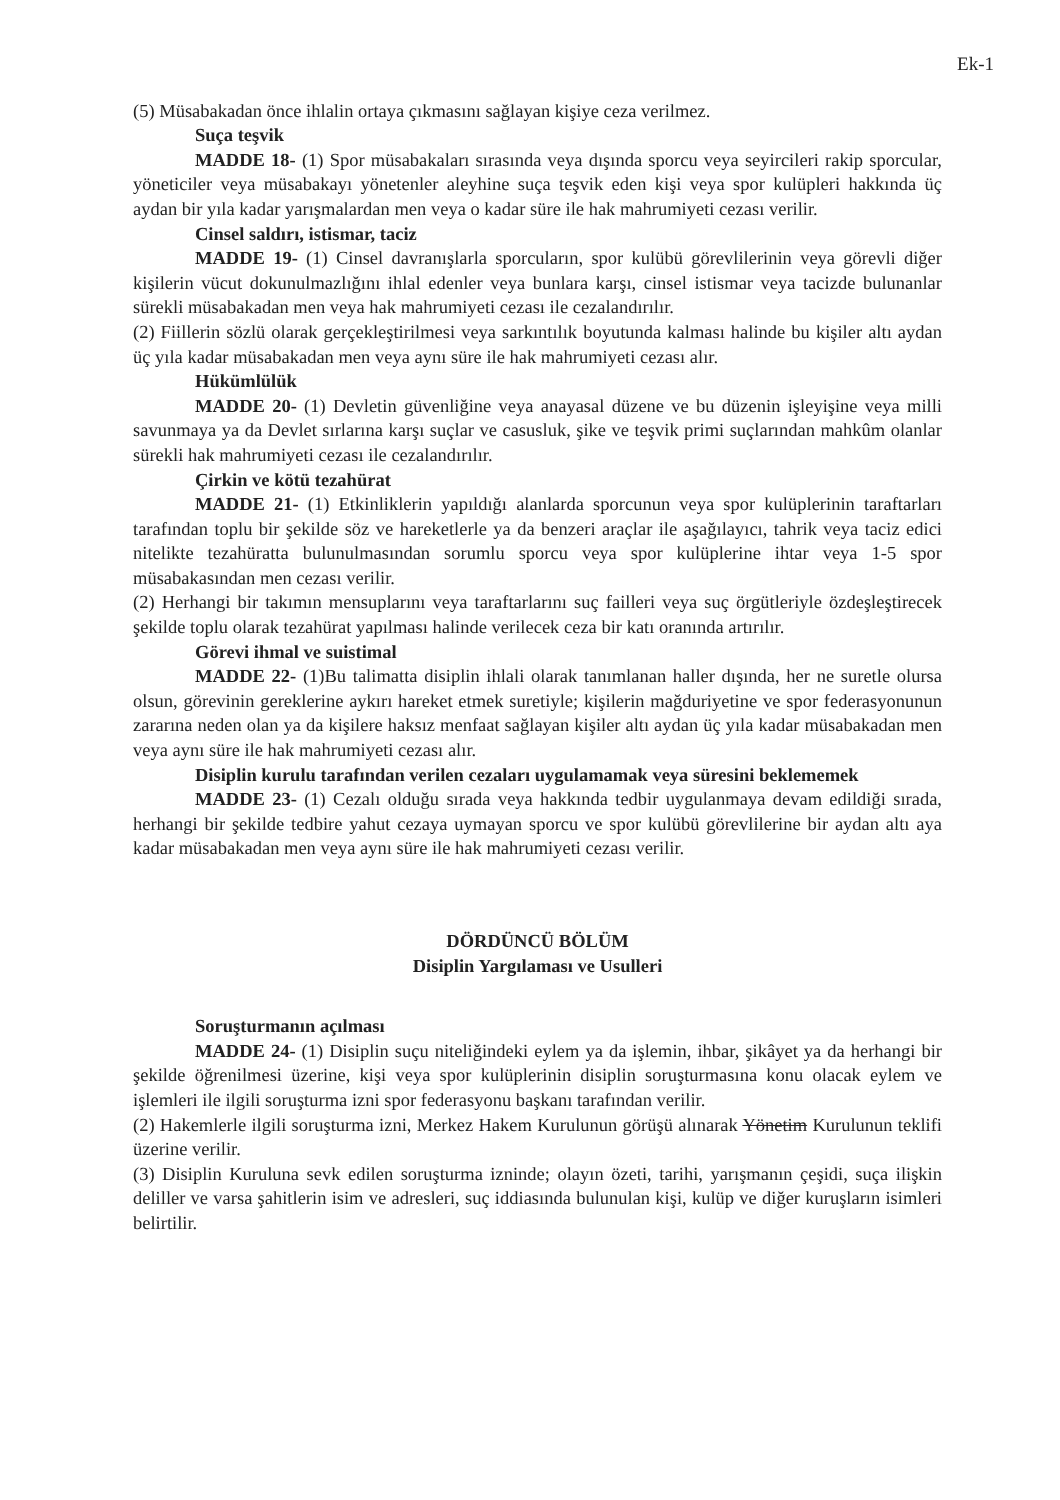Ek-1
(5) Müsabakadan önce ihlalin ortaya çıkmasını sağlayan kişiye ceza verilmez.
Suça teşvik
MADDE 18- (1) Spor müsabakaları sırasında veya dışında sporcu veya seyircileri rakip sporcular, yöneticiler veya müsabakayı yönetenler aleyhine suça teşvik eden kişi veya spor kulüpleri hakkında üç aydan bir yıla kadar yarışmalardan men veya o kadar süre ile hak mahrumiyeti cezası verilir.
Cinsel saldırı, istismar, taciz
MADDE 19- (1) Cinsel davranışlarla sporcuların, spor kulübü görevlilerinin veya görevli diğer kişilerin vücut dokunulmazlığını ihlal edenler veya bunlara karşı, cinsel istismar veya tacizde bulunanlar sürekli müsabakadan men veya hak mahrumiyeti cezası ile cezalandırılır.
(2) Fiillerin sözlü olarak gerçekleştirilmesi veya sarkıntılık boyutunda kalması halinde bu kişiler altı aydan üç yıla kadar müsabakadan men veya aynı süre ile hak mahrumiyeti cezası alır.
Hükümlülük
MADDE 20- (1) Devletin güvenliğine veya anayasal düzene ve bu düzenin işleyişine veya milli savunmaya ya da Devlet sırlarına karşı suçlar ve casusluk, şike ve teşvik primi suçlarından mahkûm olanlar sürekli hak mahrumiyeti cezası ile cezalandırılır.
Çirkin ve kötü tezahürat
MADDE 21- (1) Etkinliklerin yapıldığı alanlarda sporcunun veya spor kulüplerinin taraftarları tarafından toplu bir şekilde söz ve hareketlerle ya da benzeri araçlar ile aşağılayıcı, tahrik veya taciz edici nitelikte tezahüratta bulunulmasından sorumlu sporcu veya spor kulüplerine ihtar veya 1-5 spor müsabakasından men cezası verilir.
(2) Herhangi bir takımın mensuplarını veya taraftarlarını suç failleri veya suç örgütleriyle özdeşleştirecek şekilde toplu olarak tezahürat yapılması halinde verilecek ceza bir katı oranında artırılır.
Görevi ihmal ve suistimal
MADDE 22- (1)Bu talimatta disiplin ihlali olarak tanımlanan haller dışında, her ne suretle olursa olsun, görevinin gereklerine aykırı hareket etmek suretiyle; kişilerin mağduriyetine ve spor federasyonunun zararına neden olan ya da kişilere haksız menfaat sağlayan kişiler altı aydan üç yıla kadar müsabakadan men veya aynı süre ile hak mahrumiyeti cezası alır.
Disiplin kurulu tarafından verilen cezaları uygulamamak veya süresini beklememek
MADDE 23- (1) Cezalı olduğu sırada veya hakkında tedbir uygulanmaya devam edildiği sırada, herhangi bir şekilde tedbire yahut cezaya uymayan sporcu ve spor kulübü görevlilerine bir aydan altı aya kadar müsabakadan men veya aynı süre ile hak mahrumiyeti cezası verilir.
DÖRDÜNCÜ BÖLÜM
Disiplin Yargılaması ve Usulleri
Soruşturmanın açılması
MADDE 24- (1) Disiplin suçu niteliğindeki eylem ya da işlemin, ihbar, şikâyet ya da herhangi bir şekilde öğrenilmesi üzerine, kişi veya spor kulüplerinin disiplin soruşturmasına konu olacak eylem ve işlemleri ile ilgili soruşturma izni spor federasyonu başkanı tarafından verilir.
(2) Hakemlerle ilgili soruşturma izni, Merkez Hakem Kurulunun görüşü alınarak Yönetim Kurulunun teklifi üzerine verilir.
(3) Disiplin Kuruluna sevk edilen soruşturma izninde; olayın özeti, tarihi, yarışmanın çeşidi, suça ilişkin deliller ve varsa şahitlerin isim ve adresleri, suç iddiasında bulunulan kişi, kulüp ve diğer kuruşların isimleri belirtilir.